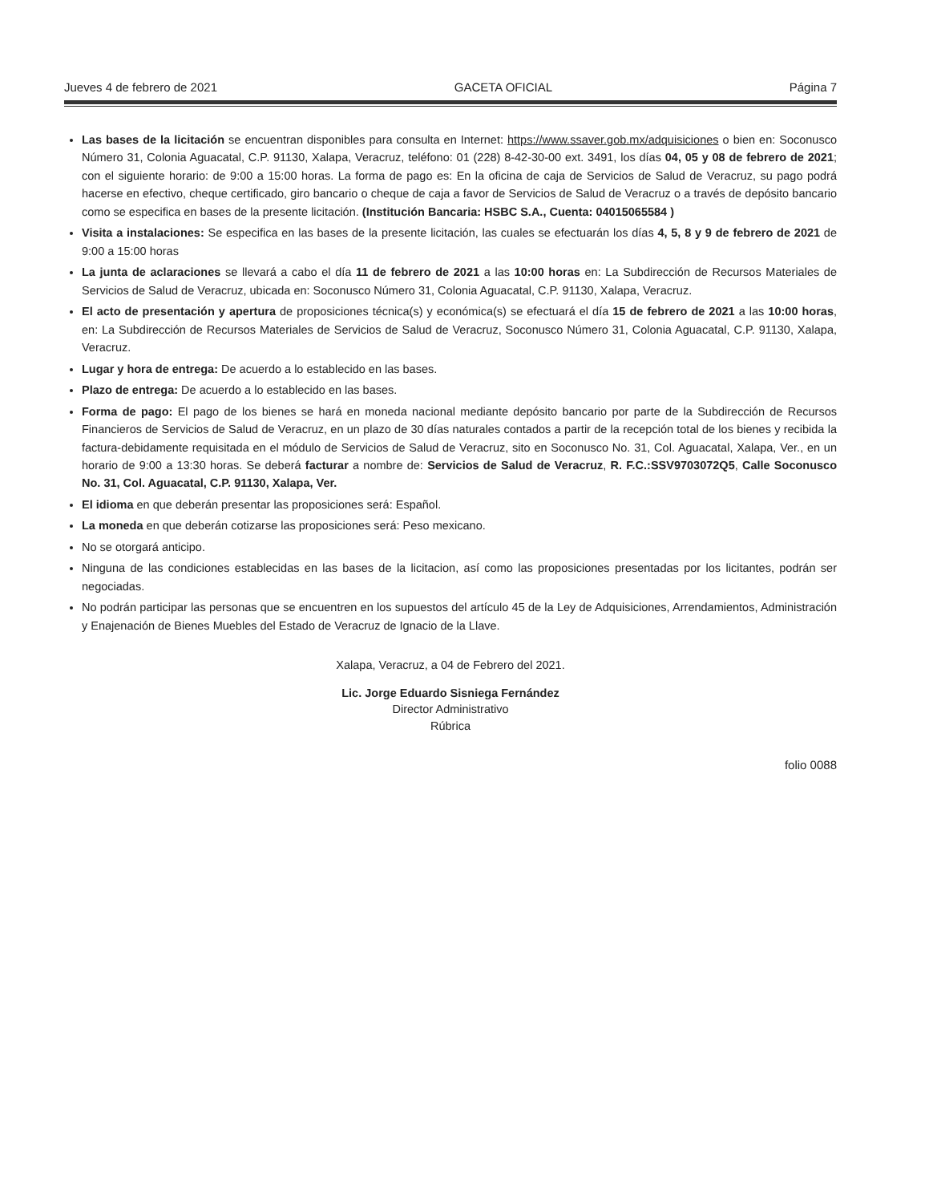Jueves 4 de febrero de 2021 GACETA OFICIAL Página 7
Las bases de la licitación se encuentran disponibles para consulta en Internet: https://www.ssaver.gob.mx/adquisiciones o bien en: Soconusco Número 31, Colonia Aguacatal, C.P. 91130, Xalapa, Veracruz, teléfono: 01 (228) 8-42-30-00 ext. 3491, los días 04, 05 y 08 de febrero de 2021; con el siguiente horario: de 9:00 a 15:00 horas. La forma de pago es: En la oficina de caja de Servicios de Salud de Veracruz, su pago podrá hacerse en efectivo, cheque certificado, giro bancario o cheque de caja a favor de Servicios de Salud de Veracruz o a través de depósito bancario como se especifica en bases de la presente licitación. (Institución Bancaria: HSBC S.A., Cuenta: 04015065584 )
Visita a instalaciones: Se especifica en las bases de la presente licitación, las cuales se efectuarán los días 4, 5, 8 y 9 de febrero de 2021 de 9:00 a 15:00 horas
La junta de aclaraciones se llevará a cabo el día 11 de febrero de 2021 a las 10:00 horas en: La Subdirección de Recursos Materiales de Servicios de Salud de Veracruz, ubicada en: Soconusco Número 31, Colonia Aguacatal, C.P. 91130, Xalapa, Veracruz.
El acto de presentación y apertura de proposiciones técnica(s) y económica(s) se efectuará el día 15 de febrero de 2021 a las 10:00 horas, en: La Subdirección de Recursos Materiales de Servicios de Salud de Veracruz, Soconusco Número 31, Colonia Aguacatal, C.P. 91130, Xalapa, Veracruz.
Lugar y hora de entrega: De acuerdo a lo establecido en las bases.
Plazo de entrega: De acuerdo a lo establecido en las bases.
Forma de pago: El pago de los bienes se hará en moneda nacional mediante depósito bancario por parte de la Subdirección de Recursos Financieros de Servicios de Salud de Veracruz, en un plazo de 30 días naturales contados a partir de la recepción total de los bienes y recibida la factura-debidamente requisitada en el módulo de Servicios de Salud de Veracruz, sito en Soconusco No. 31, Col. Aguacatal, Xalapa, Ver., en un horario de 9:00 a 13:30 horas. Se deberá facturar a nombre de: Servicios de Salud de Veracruz, R. F.C.:SSV9703072Q5, Calle Soconusco No. 31, Col. Aguacatal, C.P. 91130, Xalapa, Ver.
El idioma en que deberán presentar las proposiciones será: Español.
La moneda en que deberán cotizarse las proposiciones será: Peso mexicano.
No se otorgará anticipo.
Ninguna de las condiciones establecidas en las bases de la licitacion, así como las proposiciones presentadas por los licitantes, podrán ser negociadas.
No podrán participar las personas que se encuentren en los supuestos del artículo 45 de la Ley de Adquisiciones, Arrendamientos, Administración y Enajenación de Bienes Muebles del Estado de Veracruz de Ignacio de la Llave.
Xalapa, Veracruz, a 04 de Febrero del 2021.
Lic. Jorge Eduardo Sisniega Fernández
Director Administrativo
Rúbrica
folio 0088